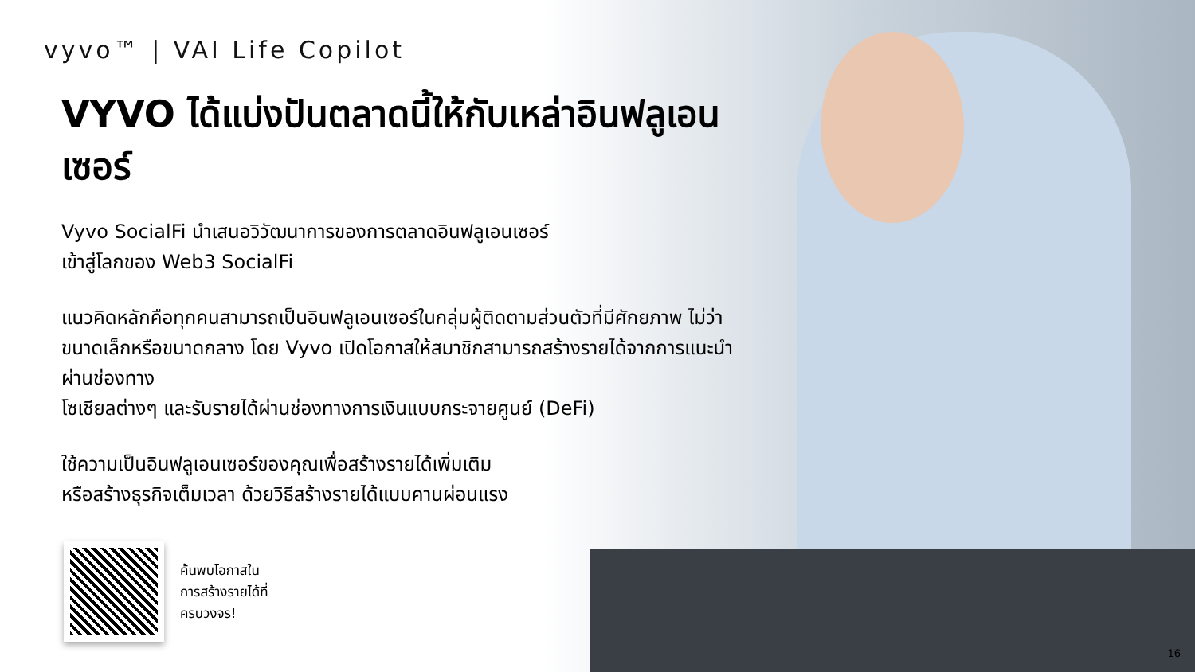vyvo™ | VAI Life Copilot
VYVO ได้แบ่งปันตลาดนี้ให้กับเหล่าอินฟลูเอนเซอร์
Vyvo SocialFi นำเสนอวิวัฒนาการของการตลาดอินฟลูเอนเซอร์
เข้าสู่โลกของ Web3 SocialFi
แนวคิดหลักคือทุกคนสามารถเป็นอินฟลูเอนเซอร์ในกลุ่มผู้ติดตามส่วนตัวที่มีศักยภาพ ไม่ว่าขนาดเล็กหรือขนาดกลาง โดย Vyvo เปิดโอกาสให้สมาชิกสามารถสร้างรายได้จากการแนะนำผ่านช่องทาง
โซเชียลต่างๆ และรับรายได้ผ่านช่องทางการเงินแบบกระจายศูนย์ (DeFi)
ใช้ความเป็นอินฟลูเอนเซอร์ของคุณเพื่อสร้างรายได้เพิ่มเติม
หรือสร้างธุรกิจเต็มเวลา ด้วยวิธีสร้างรายได้แบบคานผ่อนแรง
ค้นพบโอกาสใน
การสร้างรายได้ที่
ครบวงจร!
16